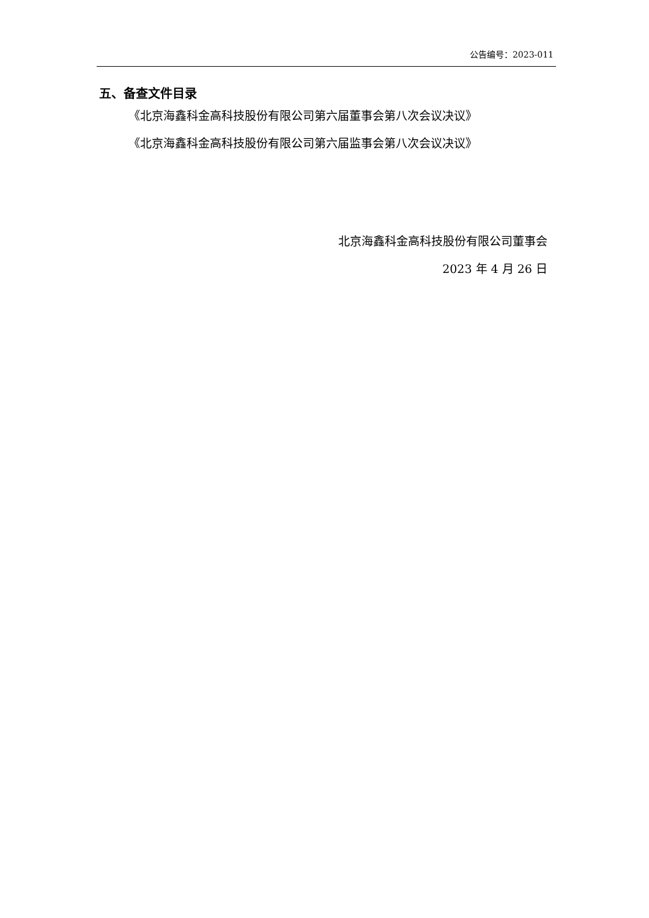公告编号：2023-011
五、备查文件目录
《北京海鑫科金高科技股份有限公司第六届董事会第八次会议决议》
《北京海鑫科金高科技股份有限公司第六届监事会第八次会议决议》
北京海鑫科金高科技股份有限公司董事会
2023 年 4 月 26 日